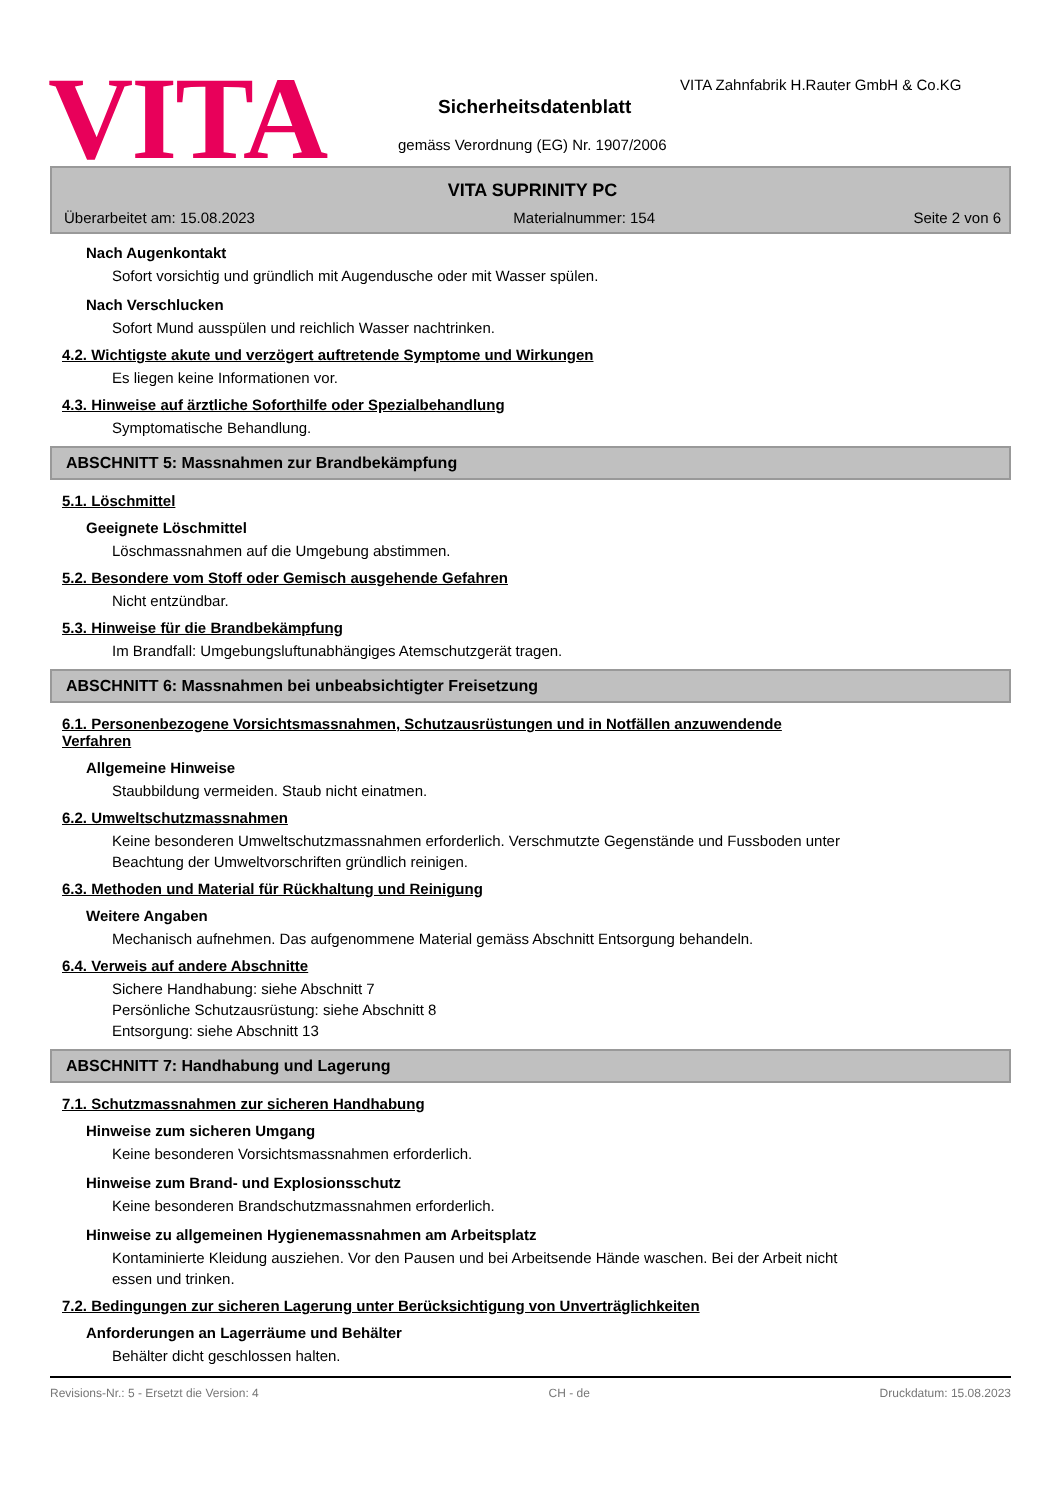VITA
VITA Zahnfabrik H.Rauter GmbH & Co.KG
Sicherheitsdatenblatt
gemäss Verordnung (EG) Nr. 1907/2006
VITA SUPRINITY PC
Überarbeitet am: 15.08.2023 Materialnummer: 154 Seite 2 von 6
Nach Augenkontakt
Sofort vorsichtig und gründlich mit Augendusche oder mit Wasser spülen.
Nach Verschlucken
Sofort Mund ausspülen und reichlich Wasser nachtrinken.
4.2. Wichtigste akute und verzögert auftretende Symptome und Wirkungen
Es liegen keine Informationen vor.
4.3. Hinweise auf ärztliche Soforthilfe oder Spezialbehandlung
Symptomatische Behandlung.
ABSCHNITT 5: Massnahmen zur Brandbekämpfung
5.1. Löschmittel
Geeignete Löschmittel
Löschmassnahmen auf die Umgebung abstimmen.
5.2. Besondere vom Stoff oder Gemisch ausgehende Gefahren
Nicht entzündbar.
5.3. Hinweise für die Brandbekämpfung
Im Brandfall: Umgebungsluftunabhängiges Atemschutzgerät tragen.
ABSCHNITT 6: Massnahmen bei unbeabsichtigter Freisetzung
6.1. Personenbezogene Vorsichtsmassnahmen, Schutzausrüstungen und in Notfällen anzuwendende
Verfahren
Allgemeine Hinweise
Staubbildung vermeiden. Staub nicht einatmen.
6.2. Umweltschutzmassnahmen
Keine besonderen Umweltschutzmassnahmen erforderlich. Verschmutzte Gegenstände und Fussboden unter
Beachtung der Umweltvorschriften gründlich reinigen.
6.3. Methoden und Material für Rückhaltung und Reinigung
Weitere Angaben
Mechanisch aufnehmen. Das aufgenommene Material gemäss Abschnitt Entsorgung behandeln.
6.4. Verweis auf andere Abschnitte
Sichere Handhabung: siehe Abschnitt 7
Persönliche Schutzausrüstung: siehe Abschnitt 8
Entsorgung: siehe Abschnitt 13
ABSCHNITT 7: Handhabung und Lagerung
7.1. Schutzmassnahmen zur sicheren Handhabung
Hinweise zum sicheren Umgang
Keine besonderen Vorsichtsmassnahmen erforderlich.
Hinweise zum Brand- und Explosionsschutz
Keine besonderen Brandschutzmassnahmen erforderlich.
Hinweise zu allgemeinen Hygienemassnahmen am Arbeitsplatz
Kontaminierte Kleidung ausziehen. Vor den Pausen und bei Arbeitsende Hände waschen. Bei der Arbeit nicht
essen und trinken.
7.2. Bedingungen zur sicheren Lagerung unter Berücksichtigung von Unverträglichkeiten
Anforderungen an Lagerräume und Behälter
Behälter dicht geschlossen halten.
Revisions-Nr.: 5 - Ersetzt die Version: 4 CH - de Druckdatum: 15.08.2023